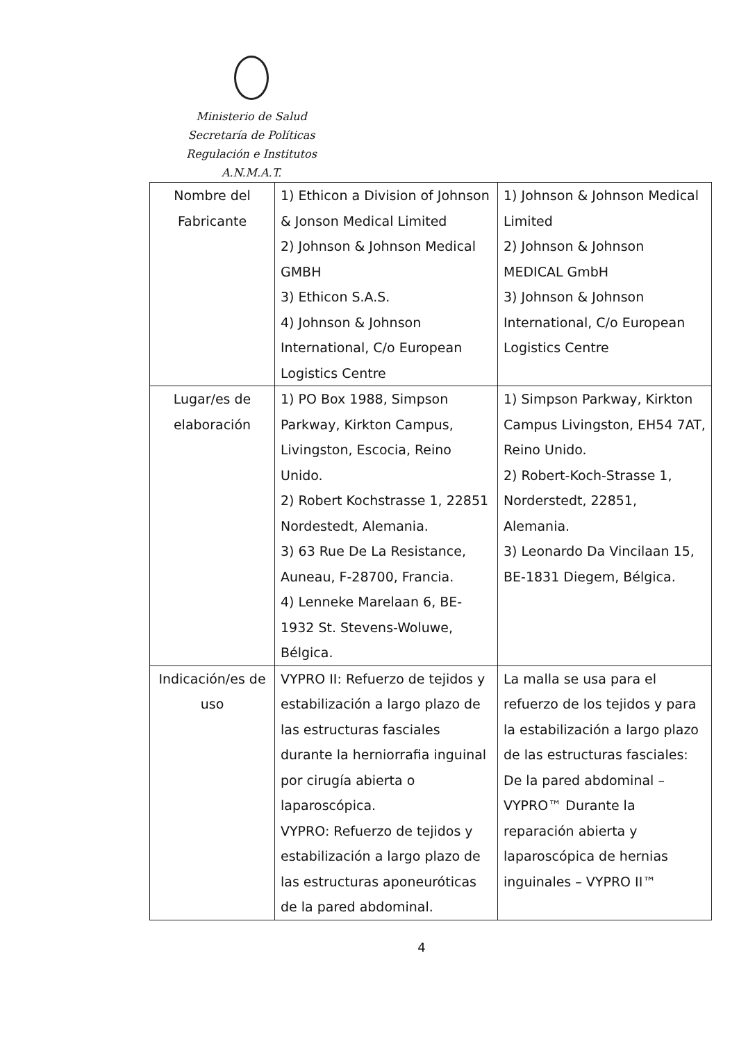Ministerio de Salud
Secretaría de Políticas
Regulación e Institutos
A.N.M.A.T.
| Nombre del Fabricante | 1) Ethicon a Division of Johnson & Jonson Medical Limited 2) Johnson & Johnson Medical GMBH 3) Ethicon S.A.S. 4) Johnson & Johnson International, C/o European Logistics Centre | 1) Johnson & Johnson Medical Limited 2) Johnson & Johnson MEDICAL GmbH 3) Johnson & Johnson International, C/o European Logistics Centre |
| Lugar/es de elaboración | 1) PO Box 1988, Simpson Parkway, Kirkton Campus, Livingston, Escocia, Reino Unido. 2) Robert Kochstrasse 1, 22851 Nordestedt, Alemania. 3) 63 Rue De La Resistance, Auneau, F-28700, Francia. 4) Lenneke Marelaan 6, BE-1932 St. Stevens-Woluwe, Bélgica. | 1) Simpson Parkway, Kirkton Campus Livingston, EH54 7AT, Reino Unido. 2) Robert-Koch-Strasse 1, Norderstedt, 22851, Alemania. 3) Leonardo Da Vincilaan 15, BE-1831 Diegem, Bélgica. |
| Indicación/es de uso | VYPRO II: Refuerzo de tejidos y estabilización a largo plazo de las estructuras fasciales durante la herniorrafia inguinal por cirugía abierta o laparoscópica. VYPRO: Refuerzo de tejidos y estabilización a largo plazo de las estructuras aponeuróticas de la pared abdominal. | La malla se usa para el refuerzo de los tejidos y para la estabilización a largo plazo de las estructuras fasciales: De la pared abdominal – VYPRO™ Durante la reparación abierta y laparoscópica de hernias inguinales – VYPRO II™ |
4